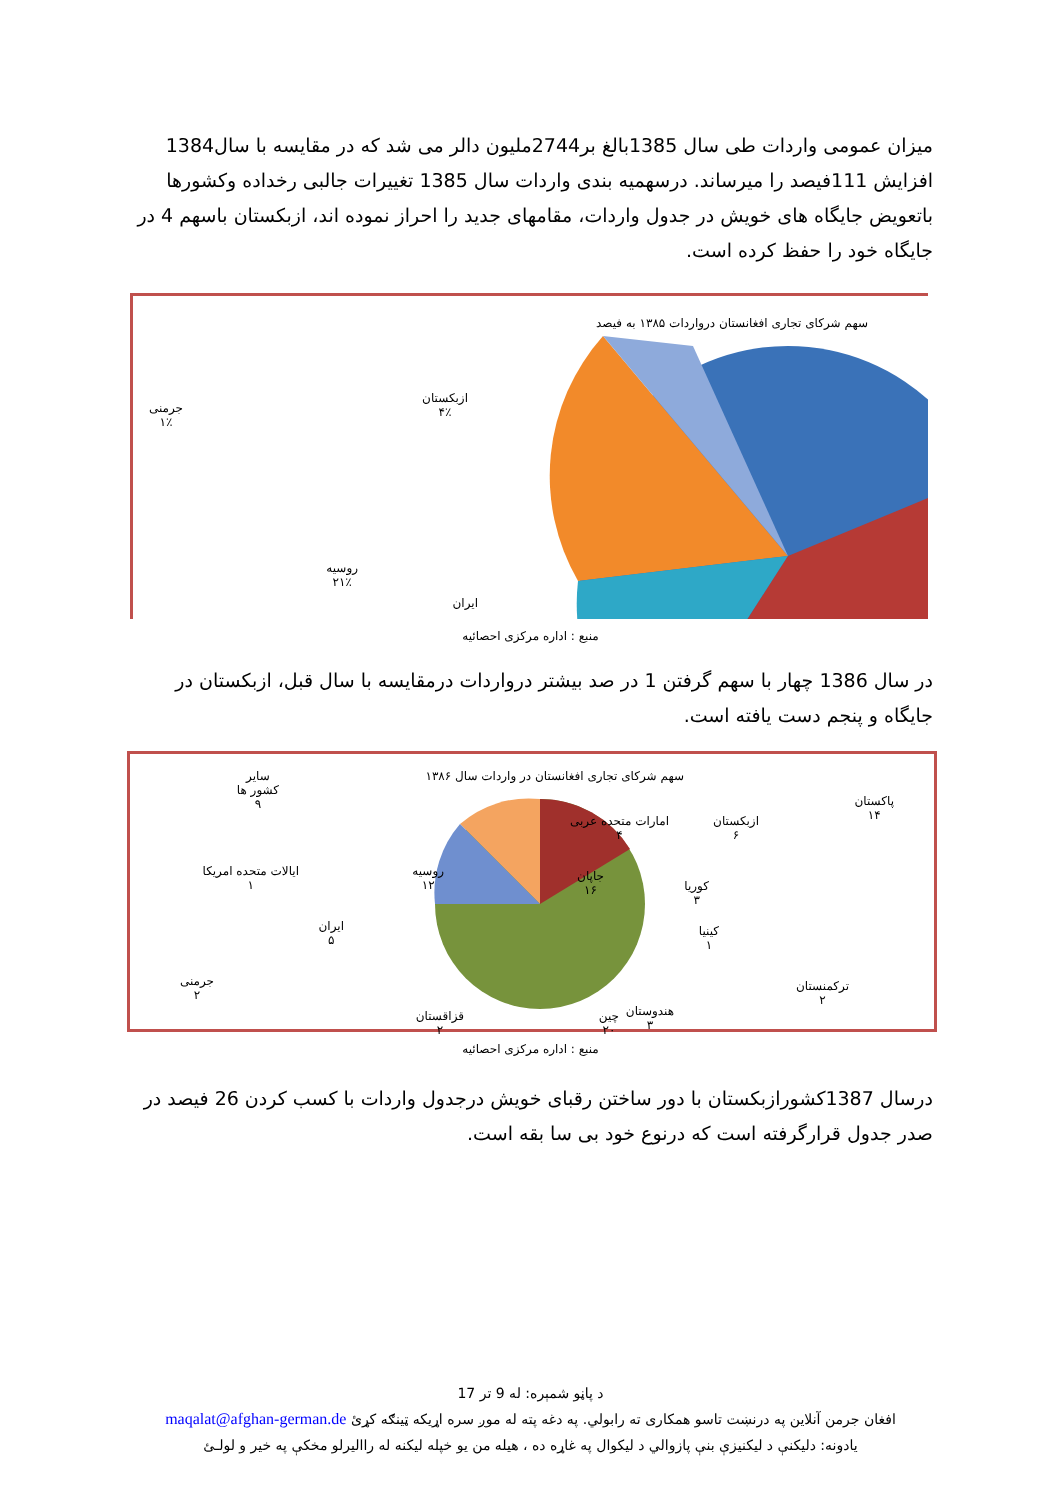میزان عمومی واردات طی سال 1385بالغ بر2744ملیون دالر می شد که در مقایسه با سال1384 افزایش 111فیصد را میرساند. درسهمیه بندی واردات سال 1385 تغییرات جالبی رخداده وکشورها باتعویض جایگاه های خویش در جدول واردات، مقامهای جدید را احراز نموده اند، ازبکستان باسهم 4 در جایگاه خود را حفظ کرده است.
سهم شرکای تجاری افغانستان درواردات ۱۳۸۵ به فیصد
ازبکستان
۴٪
جرمنی
۱٪
روسیه
۲۱٪
ایران
منبع : اداره مرکزی احصائیه
در سال 1386 چهار با سهم گرفتن 1 در صد بیشتر درواردات درمقایسه با سال قبل، ازبکستان در جایگاه و پنجم دست یافته است.
سهم شرکای تجاری افغانستان در واردات سال ۱۳۸۶
پاکستان
۱۴
امارات متحده عربی
۴
ازبکستان
۶
سایر
کشور ها
۹
جاپان
۱۶
کوریا
۳
کینیا
۱
روسیه
۱۲
ایالات متحده امریکا
۱
ایران
۵
جرمنی
۲
ترکمنستان
۲
هندوستان
۳
چین
۲۰
قزاقستان
۲
منبع : اداره مرکزی احصائیه
درسال 1387کشورازبکستان با دور ساختن رقبای خویش درجدول واردات با کسب کردن 26 فیصد در صدر جدول قرارگرفته است که درنوع خود بی سا بقه است.
د پاڼو شمېره: له 9 تر 17
افغان جرمن آنلاین په درنښت تاسو همکاری ته رابولي. په دغه پته له موږ سره اړیکه ټینګه کړئ maqalat@afghan-german.de
یادونه: دلیکنې د لیکنیزې بنې پازوالي د لیکوال په غاړه ده ، هیله من یو خپله لیکنه له راالیرلو مخکې په خیر و لولـئ